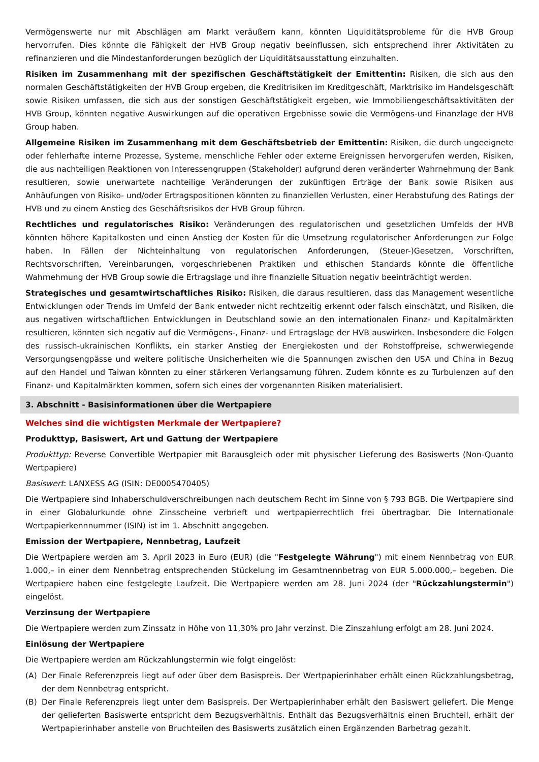Vermögenswerte nur mit Abschlägen am Markt veräußern kann, könnten Liquiditätsprobleme für die HVB Group hervorrufen. Dies könnte die Fähigkeit der HVB Group negativ beeinflussen, sich entsprechend ihrer Aktivitäten zu refinanzieren und die Mindestanforderungen bezüglich der Liquiditätsausstattung einzuhalten.
Risiken im Zusammenhang mit der spezifischen Geschäftstätigkeit der Emittentin: Risiken, die sich aus den normalen Geschäftstätigkeiten der HVB Group ergeben, die Kreditrisiken im Kreditgeschäft, Marktrisiko im Handelsgeschäft sowie Risiken umfassen, die sich aus der sonstigen Geschäftstätigkeit ergeben, wie Immobiliengeschäftsaktivitäten der HVB Group, könnten negative Auswirkungen auf die operativen Ergebnisse sowie die Vermögens-und Finanzlage der HVB Group haben.
Allgemeine Risiken im Zusammenhang mit dem Geschäftsbetrieb der Emittentin: Risiken, die durch ungeeignete oder fehlerhafte interne Prozesse, Systeme, menschliche Fehler oder externe Ereignissen hervorgerufen werden, Risiken, die aus nachteiligen Reaktionen von Interessengruppen (Stakeholder) aufgrund deren veränderter Wahrnehmung der Bank resultieren, sowie unerwartete nachteilige Veränderungen der zukünftigen Erträge der Bank sowie Risiken aus Anhäufungen von Risiko- und/oder Ertragspositionen könnten zu finanziellen Verlusten, einer Herabstufung des Ratings der HVB und zu einem Anstieg des Geschäftsrisikos der HVB Group führen.
Rechtliches und regulatorisches Risiko: Veränderungen des regulatorischen und gesetzlichen Umfelds der HVB könnten höhere Kapitalkosten und einen Anstieg der Kosten für die Umsetzung regulatorischer Anforderungen zur Folge haben. In Fällen der Nichteinhaltung von regulatorischen Anforderungen, (Steuer-)Gesetzen, Vorschriften, Rechtsvorschriften, Vereinbarungen, vorgeschriebenen Praktiken und ethischen Standards könnte die öffentliche Wahrnehmung der HVB Group sowie die Ertragslage und ihre finanzielle Situation negativ beeinträchtigt werden.
Strategisches und gesamtwirtschaftliches Risiko: Risiken, die daraus resultieren, dass das Management wesentliche Entwicklungen oder Trends im Umfeld der Bank entweder nicht rechtzeitig erkennt oder falsch einschätzt, und Risiken, die aus negativen wirtschaftlichen Entwicklungen in Deutschland sowie an den internationalen Finanz- und Kapitalmärkten resultieren, könnten sich negativ auf die Vermögens-, Finanz- und Ertragslage der HVB auswirken. Insbesondere die Folgen des russisch-ukrainischen Konflikts, ein starker Anstieg der Energiekosten und der Rohstoffpreise, schwerwiegende Versorgungsengpässe und weitere politische Unsicherheiten wie die Spannungen zwischen den USA und China in Bezug auf den Handel und Taiwan könnten zu einer stärkeren Verlangsamung führen. Zudem könnte es zu Turbulenzen auf den Finanz- und Kapitalmärkten kommen, sofern sich eines der vorgenannten Risiken materialisiert.
3. Abschnitt - Basisinformationen über die Wertpapiere
Welches sind die wichtigsten Merkmale der Wertpapiere?
Produkttyp, Basiswert, Art und Gattung der Wertpapiere
Produkttyp: Reverse Convertible Wertpapier mit Barausgleich oder mit physischer Lieferung des Basiswerts (Non-Quanto Wertpapiere)
Basiswert: LANXESS AG (ISIN: DE0005470405)
Die Wertpapiere sind Inhaberschuldverschreibungen nach deutschem Recht im Sinne von § 793 BGB. Die Wertpapiere sind in einer Globalurkunde ohne Zinsscheine verbrieft und wertpapierrechtlich frei übertragbar. Die Internationale Wertpapierkennnummer (ISIN) ist im 1. Abschnitt angegeben.
Emission der Wertpapiere, Nennbetrag, Laufzeit
Die Wertpapiere werden am 3. April 2023 in Euro (EUR) (die "Festgelegte Währung") mit einem Nennbetrag von EUR 1.000,– in einer dem Nennbetrag entsprechenden Stückelung im Gesamtnennbetrag von EUR 5.000.000,– begeben. Die Wertpapiere haben eine festgelegte Laufzeit. Die Wertpapiere werden am 28. Juni 2024 (der "Rückzahlungstermin") eingelöst.
Verzinsung der Wertpapiere
Die Wertpapiere werden zum Zinssatz in Höhe von 11,30% pro Jahr verzinst. Die Zinszahlung erfolgt am 28. Juni 2024.
Einlösung der Wertpapiere
Die Wertpapiere werden am Rückzahlungstermin wie folgt eingelöst:
(A) Der Finale Referenzpreis liegt auf oder über dem Basispreis. Der Wertpapierinhaber erhält einen Rückzahlungsbetrag, der dem Nennbetrag entspricht.
(B) Der Finale Referenzpreis liegt unter dem Basispreis. Der Wertpapierinhaber erhält den Basiswert geliefert. Die Menge der gelieferten Basiswerte entspricht dem Bezugsverhältnis. Enthält das Bezugsverhältnis einen Bruchteil, erhält der Wertpapierinhaber anstelle von Bruchteilen des Basiswerts zusätzlich einen Ergänzenden Barbetrag gezahlt.